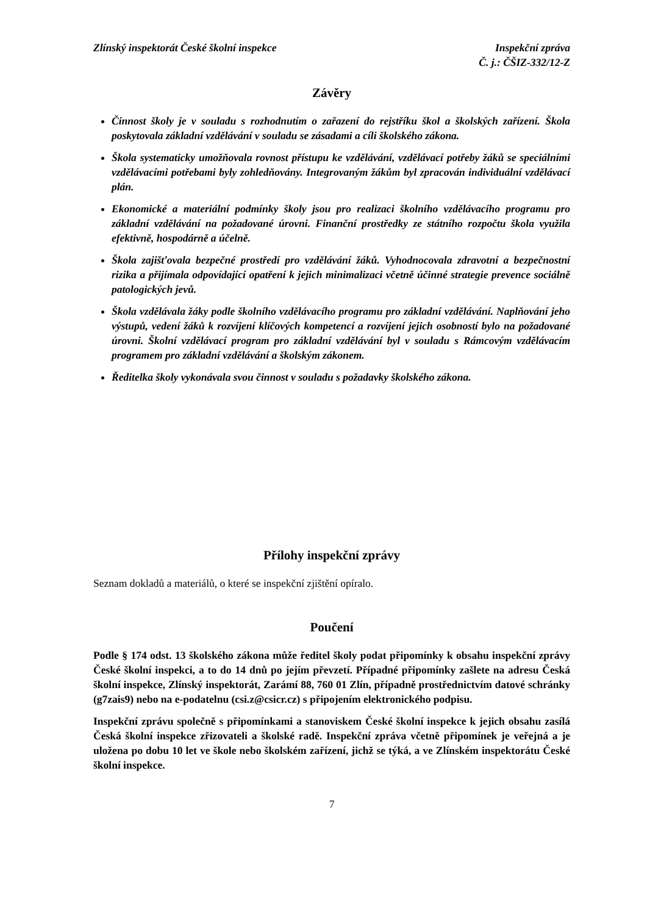Zlínský inspektorát České školní inspekce
Inspekční zpráva
Č. j.: ČŠIZ-332/12-Z
Závěry
Činnost školy je v souladu s rozhodnutím o zařazení do rejstříku škol a školských zařízení. Škola poskytovala základní vzdělávání v souladu se zásadami a cíli školského zákona.
Škola systematicky umožňovala rovnost přístupu ke vzdělávání, vzdělávací potřeby žáků se speciálními vzdělávacími potřebami byly zohledňovány. Integrovaným žákům byl zpracován individuální vzdělávací plán.
Ekonomické a materiální podmínky školy jsou pro realizaci školního vzdělávacího programu pro základní vzdělávání na požadované úrovni. Finanční prostředky ze státního rozpočtu škola využila efektivně, hospodárně a účelně.
Škola zajišťovala bezpečné prostředí pro vzdělávání žáků. Vyhodnocovala zdravotní a bezpečnostní rizika a přijímala odpovídající opatření k jejich minimalizaci včetně účinné strategie prevence sociálně patologických jevů.
Škola vzdělávala žáky podle školního vzdělávacího programu pro základní vzdělávání. Naplňování jeho výstupů, vedení žáků k rozvíjení klíčových kompetencí a rozvíjení jejich osobností bylo na požadované úrovni. Školní vzdělávací program pro základní vzdělávání byl v souladu s Rámcovým vzdělávacím programem pro základní vzdělávání a školským zákonem.
Ředitelka školy vykonávala svou činnost v souladu s požadavky školského zákona.
Přílohy inspekční zprávy
Seznam dokladů a materiálů, o které se inspekční zjištění opíralo.
Poučení
Podle § 174 odst. 13 školského zákona může ředitel školy podat připomínky k obsahu inspekční zprávy České školní inspekci, a to do 14 dnů po jejím převzetí. Případné připomínky zašlete na adresu Česká školní inspekce, Zlínský inspektorát, Zarámí 88, 760 01 Zlín, případně prostřednictvím datové schránky (g7zais9) nebo na e-podatelnu (csi.z@csicr.cz) s připojením elektronického podpisu.
Inspekční zprávu společně s připomínkami a stanoviskem České školní inspekce k jejich obsahu zasílá Česká školní inspekce zřizovateli a školské radě. Inspekční zpráva včetně připomínek je veřejná a je uložena po dobu 10 let ve škole nebo školském zařízení, jichž se týká, a ve Zlínském inspektorátu České školní inspekce.
7